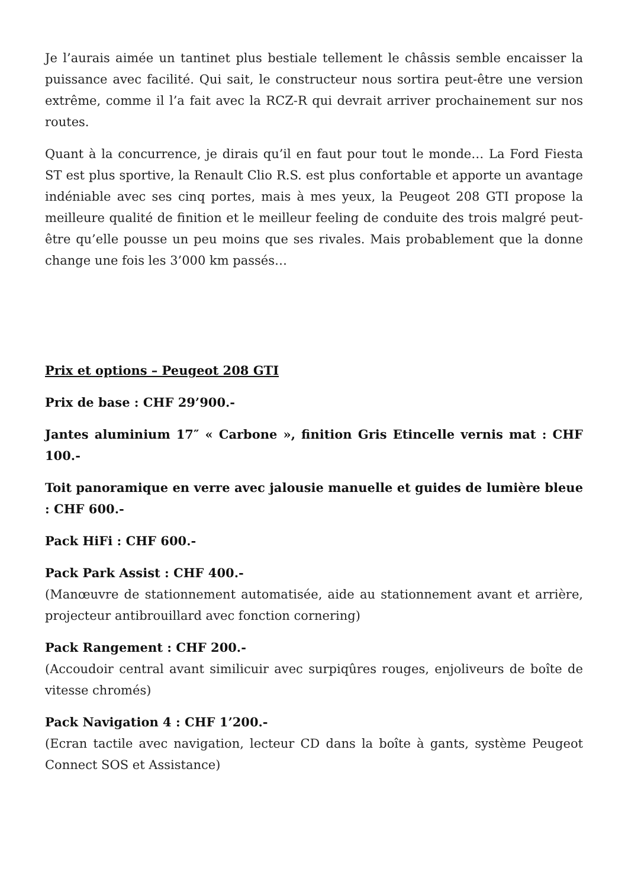Je l’aurais aimée un tantinet plus bestiale tellement le châssis semble encaisser la puissance avec facilité. Qui sait, le constructeur nous sortira peut-être une version extrême, comme il l’a fait avec la RCZ-R qui devrait arriver prochainement sur nos routes.
Quant à la concurrence, je dirais qu’il en faut pour tout le monde… La Ford Fiesta ST est plus sportive, la Renault Clio R.S. est plus confortable et apporte un avantage indéniable avec ses cinq portes, mais à mes yeux, la Peugeot 208 GTI propose la meilleure qualité de finition et le meilleur feeling de conduite des trois malgré peut-être qu’elle pousse un peu moins que ses rivales. Mais probablement que la donne change une fois les 3’000 km passés…
Prix et options – Peugeot 208 GTI
Prix de base : CHF 29’900.-
Jantes aluminium 17″ « Carbone », finition Gris Etincelle vernis mat : CHF 100.-
Toit panoramique en verre avec jalousie manuelle et guides de lumière bleue : CHF 600.-
Pack HiFi : CHF 600.-
Pack Park Assist : CHF 400.-
(Manœuvre de stationnement automatisée, aide au stationnement avant et arrière, projecteur antibrouillard avec fonction cornering)
Pack Rangement : CHF 200.-
(Accoudoir central avant similicuir avec surpiqûres rouges, enjoliveurs de boîte de vitesse chromés)
Pack Navigation 4 : CHF 1’200.-
(Ecran tactile avec navigation, lecteur CD dans la boîte à gants, système Peugeot Connect SOS et Assistance)